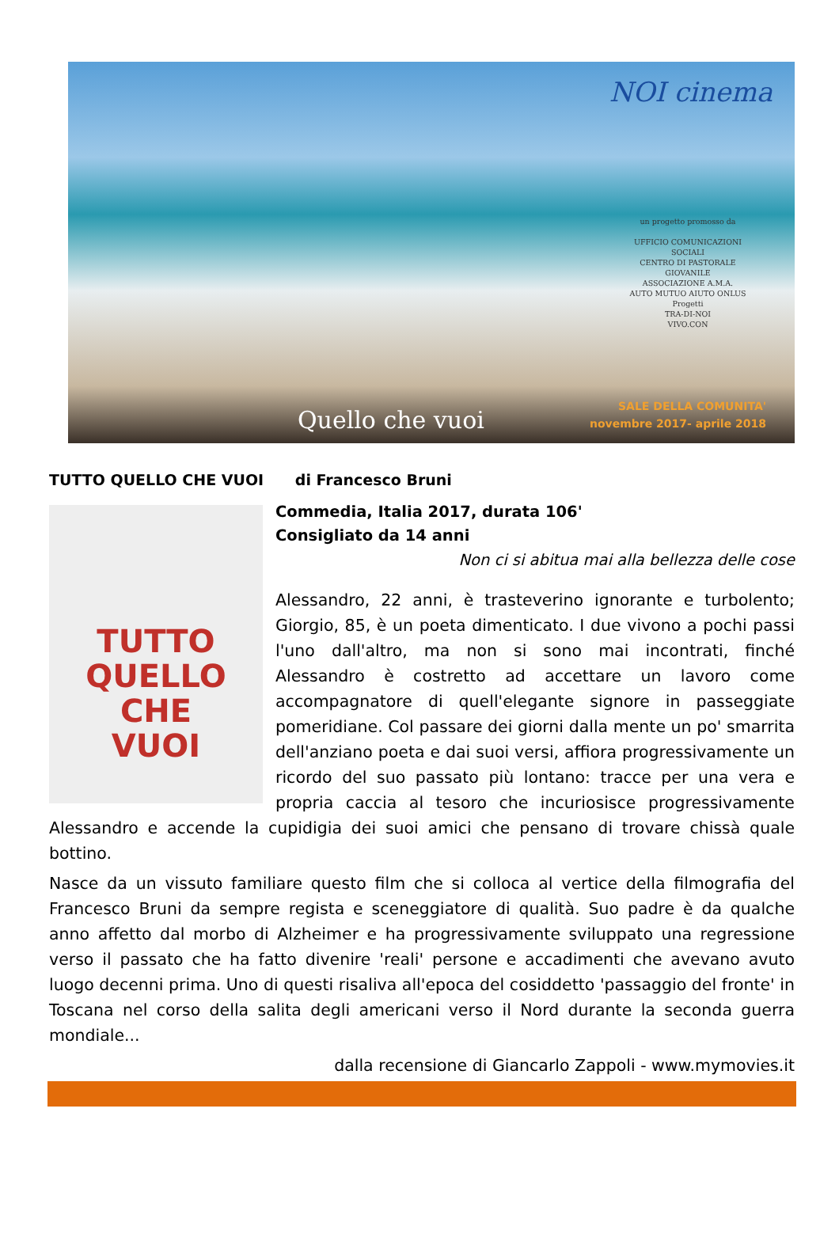NOI cinema
un progetto promosso da
UFFICIO COMUNICAZIONI
SOCIALI
CENTRO DI PASTORALE
GIOVANILE
ASSOCIAZIONE A.M.A.
AUTO MUTUO AIUTO ONLUS
Progetti
TRA-DI-NOI
VIVO.CON
Quello che vuoi
SALE DELLA COMUNITA'
novembre 2017- aprile 2018
TUTTO QUELLO CHE VUOI di Francesco Bruni
TUTTO
QUELLO
CHE
VUOI
Commedia, Italia 2017, durata 106'
Consigliato da 14 anni
Non ci si abitua mai alla bellezza delle cose
Alessandro, 22 anni, è trasteverino ignorante e turbolento; Giorgio, 85, è un poeta dimenticato. I due vivono a pochi passi l'uno dall'altro, ma non si sono mai incontrati, finché Alessandro è costretto ad accettare un lavoro come accompagnatore di quell'elegante signore in passeggiate pomeridiane. Col passare dei giorni dalla mente un po' smarrita dell'anziano poeta e dai suoi versi, affiora progressivamente un ricordo del suo passato più lontano: tracce per una vera e propria caccia al tesoro che incuriosisce progressivamente Alessandro e accende la cupidigia dei suoi amici che pensano di trovare chissà quale bottino.
Nasce da un vissuto familiare questo film che si colloca al vertice della filmografia del Francesco Bruni da sempre regista e sceneggiatore di qualità. Suo padre è da qualche anno affetto dal morbo di Alzheimer e ha progressivamente sviluppato una regressione verso il passato che ha fatto divenire 'reali' persone e accadimenti che avevano avuto luogo decenni prima. Uno di questi risaliva all'epoca del cosiddetto 'passaggio del fronte' in Toscana nel corso della salita degli americani verso il Nord durante la seconda guerra mondiale...
dalla recensione di Giancarlo Zappoli - www.mymovies.it